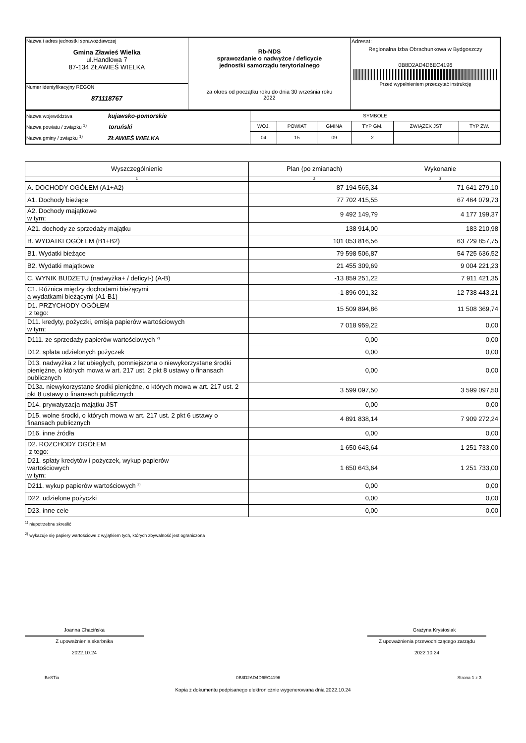| Nazwa i adres jednostki sprawozdawczej Gmina Zławieś Wielka ul.Handlowa 7 87-134 ZŁAWIEŚ WIELKA | Rb-NDS sprawozdanie o nadwyżce / deficycie jednostki samorządu terytorialnego za okres od początku roku do dnia 30 września roku 2022 | Adresat: Regionalna Izba Obrachunkowa w Bydgoszczy 0B8D2AD4D6EC4196 Przed wypełnieniem przeczytać instrukcję |
| Numer identyfikacyjny REGON 871118767 | | |
| Nazwa województwa kujawsko-pomorskie Nazwa powiatu / związku <sup>1)</sup> toruński Nazwa gminy / związku <sup>1)</sup> ZŁAWIEŚ WIELKA | SYMBOLE | | | | | |
| | WOJ. | POWIAT | GMINA | TYP GM. | ZWIĄZEK JST | TYP ZW. |
| | 04 | 15 | 09 | 2 | | |
| Wyszczególnienie | Plan (po zmianach) | Wykonanie |
| --- | --- | --- |
| 1 | 2 | 3 |
| A. DOCHODY OGÓŁEM (A1+A2) | 87 194 565,34 | 71 641 279,10 |
| A1. Dochody bieżące | 77 702 415,55 | 67 464 079,73 |
| A2. Dochody majątkowe w tym: | 9 492 149,79 | 4 177 199,37 |
| A21. dochody ze sprzedaży majątku | 138 914,00 | 183 210,98 |
| B. WYDATKI OGÓŁEM (B1+B2) | 101 053 816,56 | 63 729 857,75 |
| B1. Wydatki bieżące | 79 598 506,87 | 54 725 636,52 |
| B2. Wydatki majątkowe | 21 455 309,69 | 9 004 221,23 |
| C. WYNIK BUDŻETU (nadwyżka+ / deficyt-) (A-B) | -13 859 251,22 | 7 911 421,35 |
| C1. Różnica między dochodami bieżącymi a wydatkami bieżącymi (A1-B1) | -1 896 091,32 | 12 738 443,21 |
| D1. PRZYCHODY OGÓŁEM z tego: | 15 509 894,86 | 11 508 369,74 |
| D11. kredyty, pożyczki, emisja papierów wartościowych w tym: | 7 018 959,22 | 0,00 |
| D111. ze sprzedaży papierów wartościowych <sup>2)</sup> | 0,00 | 0,00 |
| D12. spłata udzielonych pożyczek | 0,00 | 0,00 |
| D13. nadwyżka z lat ubiegłych, pomniejszona o niewykorzystane środki pieniężne, o których mowa w art. 217 ust. 2 pkt 8 ustawy o finansach publicznych | 0,00 | 0,00 |
| D13a. niewykorzystane środki pieniężne, o których mowa w art. 217 ust. 2 pkt 8 ustawy o finansach publicznych | 3 599 097,50 | 3 599 097,50 |
| D14. prywatyzacja majątku JST | 0,00 | 0,00 |
| D15. wolne środki, o których mowa w art. 217 ust. 2 pkt 6 ustawy o finansach publicznych | 4 891 838,14 | 7 909 272,24 |
| D16. inne źródła | 0,00 | 0,00 |
| D2. ROZCHODY OGÓŁEM z tego: | 1 650 643,64 | 1 251 733,00 |
| D21. spłaty kredytów i pożyczek, wykup papierów wartościowych w tym: | 1 650 643,64 | 1 251 733,00 |
| D211. wykup papierów wartościowych <sup>2)</sup> | 0,00 | 0,00 |
| D22. udzielone pożyczki | 0,00 | 0,00 |
| D23. inne cele | 0,00 | 0,00 |
<sup>1)</sup> niepotrzebne skreślić
<sup>2)</sup> wykazuje się papiery wartościowe z wyjątkiem tych, których zbywalność jest ograniczona
Joanna Chacińska
Z upoważnienia skarbnika
2022.10.24
Grażyna Krystosiak
Z upoważnienia przewodniczącego zarządu
2022.10.24
BeSTia 0B8D2AD4D6EC4196 Strona 1 z 3
Kopia z dokumentu podpisanego elektronicznie wygenerowana dnia 2022.10.24